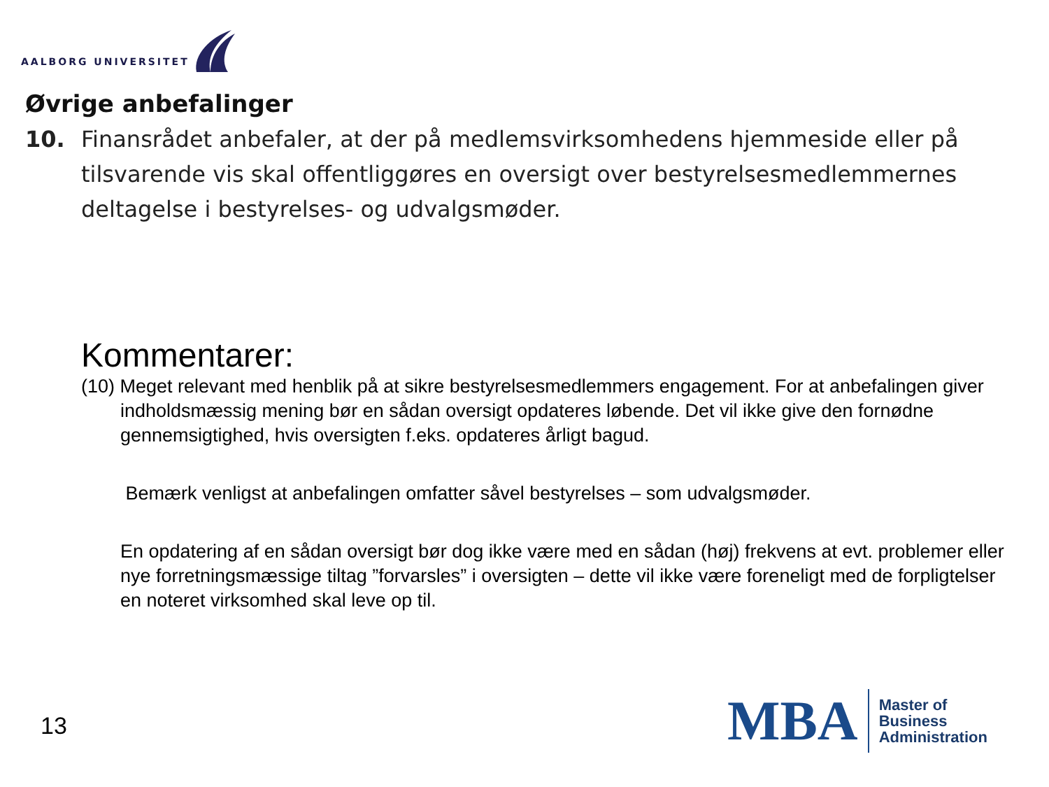AALBORG UNIVERSITET
Øvrige anbefalinger
10. Finansrådet anbefaler, at der på medlemsvirksomhedens hjemmeside eller på tilsvarende vis skal offentliggøres en oversigt over bestyrelsesmedlemmernes deltagelse i bestyrelses- og udvalgsmøder.
Kommentarer:
(10) Meget relevant med henblik på at sikre bestyrelsesmedlemmers engagement. For at anbefalingen giver indholdsmæssig mening bør en sådan oversigt opdateres løbende. Det vil ikke give den fornødne gennemsigtighed, hvis oversigten f.eks. opdateres årligt bagud.
Bemærk venligst at anbefalingen omfatter såvel bestyrelses – som udvalgsmøder.
En opdatering af en sådan oversigt bør dog ikke være med en sådan (høj) frekvens at evt. problemer eller nye forretningsmæssige tiltag ”forvarsles” i oversigten – dette vil ikke være foreneligt med de forpligtelser en noteret virksomhed skal leve op til.
13
MBA
Master of
Business
Administration